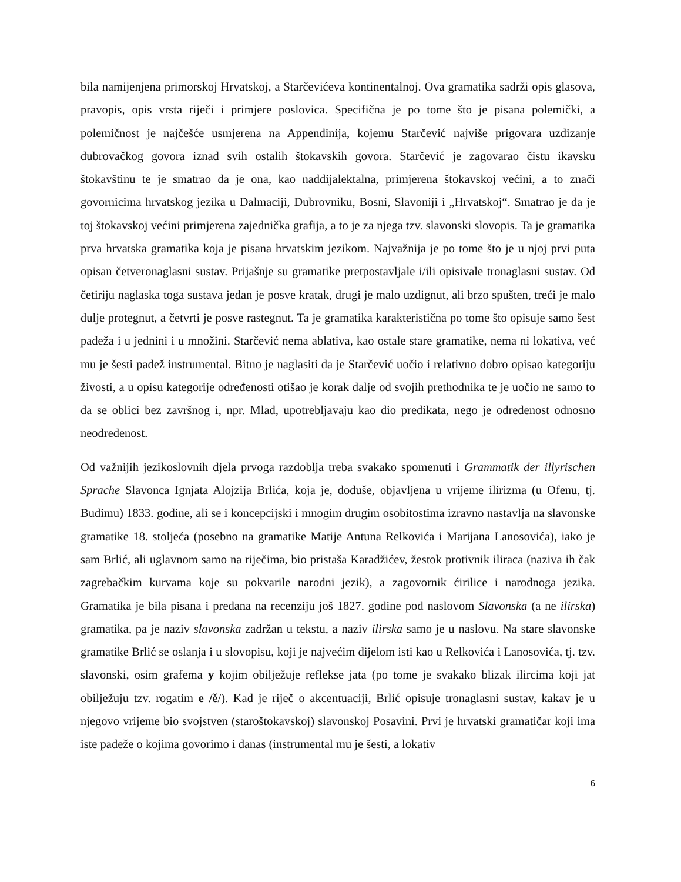bila namijenjena primorskoj Hrvatskoj, a Starčevićeva kontinentalnoj. Ova gramatika sadrži opis glasova, pravopis, opis vrsta riječi i primjere poslovica. Specifična je po tome što je pisana polemički, a polemičnost je najčešće usmjerena na Appendinija, kojemu Starčević najviše prigovara uzdizanje dubrovačkog govora iznad svih ostalih štokavskih govora. Starčević je zagovarao čistu ikavsku štokavštinu te je smatrao da je ona, kao naddijalektalna, primjerena štokavskoj većini, a to znači govornicima hrvatskog jezika u Dalmaciji, Dubrovniku, Bosni, Slavoniji i „Hrvatskoj“. Smatrao je da je toj štokavskoj većini primjerena zajednička grafija, a to je za njega tzv. slavonski slovopis. Ta je gramatika prva hrvatska gramatika koja je pisana hrvatskim jezikom. Najvažnija je po tome što je u njoj prvi puta opisan četveronaglasni sustav. Prijašnje su gramatike pretpostavljale i/ili opisivale tronaglasni sustav. Od četiriju naglaska toga sustava jedan je posve kratak, drugi je malo uzdignut, ali brzo spušten, treći je malo dulje protegnut, a četvrti je posve rastegnut. Ta je gramatika karakteristična po tome što opisuje samo šest padeža i u jednini i u množini. Starčević nema ablativa, kao ostale stare gramatike, nema ni lokativa, već mu je šesti padež instrumental. Bitno je naglasiti da je Starčević uočio i relativno dobro opisao kategoriju živosti, a u opisu kategorije određenosti otišao je korak dalje od svojih prethodnika te je uočio ne samo to da se oblici bez završnog i, npr. Mlad, upotrebljavaju kao dio predikata, nego je određenost odnosno neodređenost.
Od važnijih jezikoslovnih djela prvoga razdoblja treba svakako spomenuti i Grammatik der illyrischen Sprache Slavonca Ignjata Alojzija Brlića, koja je, doduše, objavljena u vrijeme ilirizma (u Ofenu, tj. Budimu) 1833. godine, ali se i koncepcijski i mnogim drugim osobitostima izravno nastavlja na slavonske gramatike 18. stoljeća (posebno na gramatike Matije Antuna Relkovića i Marijana Lanosovića), iako je sam Brlić, ali uglavnom samo na riječima, bio pristaša Karadžićev, žestok protivnik iliraca (naziva ih čak zagrebačkim kurvama koje su pokvarile narodni jezik), a zagovornik ćirilice i narodnoga jezika. Gramatika je bila pisana i predana na recenziju još 1827. godine pod naslovom Slavonska (a ne ilirska) gramatika, pa je naziv slavonska zadržan u tekstu, a naziv ilirska samo je u naslovu. Na stare slavonske gramatike Brlić se oslanja i u slovopisu, koji je najvećim dijelom isti kao u Relkovića i Lanosovića, tj. tzv. slavonski, osim grafema y kojim obilježuje reflekse jata (po tome je svakako blizak ilircima koji jat obilježuju tzv. rogatim e /ě/). Kad je riječ o akcentuaciji, Brlić opisuje tronaglasni sustav, kakav je u njegovo vrijeme bio svojstven (staroštokavskoj) slavonskoj Posavini. Prvi je hrvatski gramatičar koji ima iste padeže o kojima govorimo i danas (instrumental mu je šesti, a lokativ
6